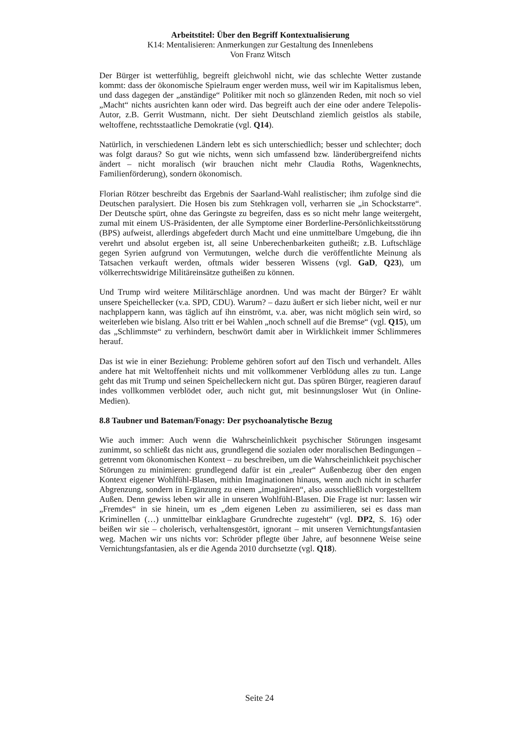Arbeitstitel: Über den Begriff Kontextualisierung
K14: Mentalisieren: Anmerkungen zur Gestaltung des Innenlebens
Von Franz Witsch
Der Bürger ist wetterfühlig, begreift gleichwohl nicht, wie das schlechte Wetter zustande kommt: dass der ökonomische Spielraum enger werden muss, weil wir im Kapitalismus leben, und dass dagegen der „anständige“ Politiker mit noch so glänzenden Reden, mit noch so viel „Macht“ nichts ausrichten kann oder wird. Das begreift auch der eine oder andere Telepolis-Autor, z.B. Gerrit Wustmann, nicht. Der sieht Deutschland ziemlich geistlos als stabile, weltoffene, rechtsstaatliche Demokratie (vgl. Q14).
Natürlich, in verschiedenen Ländern lebt es sich unterschiedlich; besser und schlechter; doch was folgt daraus? So gut wie nichts, wenn sich umfassend bzw. länderübergreifend nichts ändert – nicht moralisch (wir brauchen nicht mehr Claudia Roths, Wagenknechts, Familienförderung), sondern ökonomisch.
Florian Rötzer beschreibt das Ergebnis der Saarland-Wahl realistischer; ihm zufolge sind die Deutschen paralysiert. Die Hosen bis zum Stehkragen voll, verharren sie „in Schockstarre“. Der Deutsche spürt, ohne das Geringste zu begreifen, dass es so nicht mehr lange weitergeht, zumal mit einem US-Präsidenten, der alle Symptome einer Borderline-Persönlichkeitsstörung (BPS) aufweist, allerdings abgefedert durch Macht und eine unmittelbare Umgebung, die ihn verehrt und absolut ergeben ist, all seine Unberechenbarkeiten gutheißt; z.B. Luftschläge gegen Syrien aufgrund von Vermutungen, welche durch die veröffentlichte Meinung als Tatsachen verkauft werden, oftmals wider besseren Wissens (vgl. GaD, Q23), um völkerrechtswidrige Militäreinsätze gutheißen zu können.
Und Trump wird weitere Militärschläge anordnen. Und was macht der Bürger? Er wählt unsere Speichellecker (v.a. SPD, CDU). Warum? – dazu äußert er sich lieber nicht, weil er nur nachplappern kann, was täglich auf ihn einströmt, v.a. aber, was nicht möglich sein wird, so weiterleben wie bislang. Also tritt er bei Wahlen „noch schnell auf die Bremse“ (vgl. Q15), um das „Schlimmste“ zu verhindern, beschwört damit aber in Wirklichkeit immer Schlimmeres herauf.
Das ist wie in einer Beziehung: Probleme gehören sofort auf den Tisch und verhandelt. Alles andere hat mit Weltoffenheit nichts und mit vollkommener Verblödung alles zu tun. Lange geht das mit Trump und seinen Speichelleckern nicht gut. Das spüren Bürger, reagieren darauf indes vollkommen verblödet oder, auch nicht gut, mit besinnungsloser Wut (in Online-Medien).
8.8 Taubner und Bateman/Fonagy: Der psychoanalytische Bezug
Wie auch immer: Auch wenn die Wahrscheinlichkeit psychischer Störungen insgesamt zunimmt, so schließt das nicht aus, grundlegend die sozialen oder moralischen Bedingungen – getrennt vom ökonomischen Kontext – zu beschreiben, um die Wahrscheinlichkeit psychischer Störungen zu minimieren: grundlegend dafür ist ein „realer“ Außenbezug über den engen Kontext eigener Wohlfühl-Blasen, mithin Imaginationen hinaus, wenn auch nicht in scharfer Abgrenzung, sondern in Ergänzung zu einem „imaginären“, also ausschließlich vorgestelltem Außen. Denn gewiss leben wir alle in unseren Wohlfühl-Blasen. Die Frage ist nur: lassen wir „Fremdes“ in sie hinein, um es „dem eigenen Leben zu assimilieren, sei es dass man Kriminellen (…) unmittelbar einklagbare Grundrechte zugesteht“ (vgl. DP2, S. 16) oder beißen wir sie – cholerisch, verhaltensgestört, ignorant – mit unseren Vernichtungsfantasien weg. Machen wir uns nichts vor: Schröder pflegte über Jahre, auf besonnene Weise seine Vernichtungsfantasien, als er die Agenda 2010 durchsetzte (vgl. Q18).
Seite 24